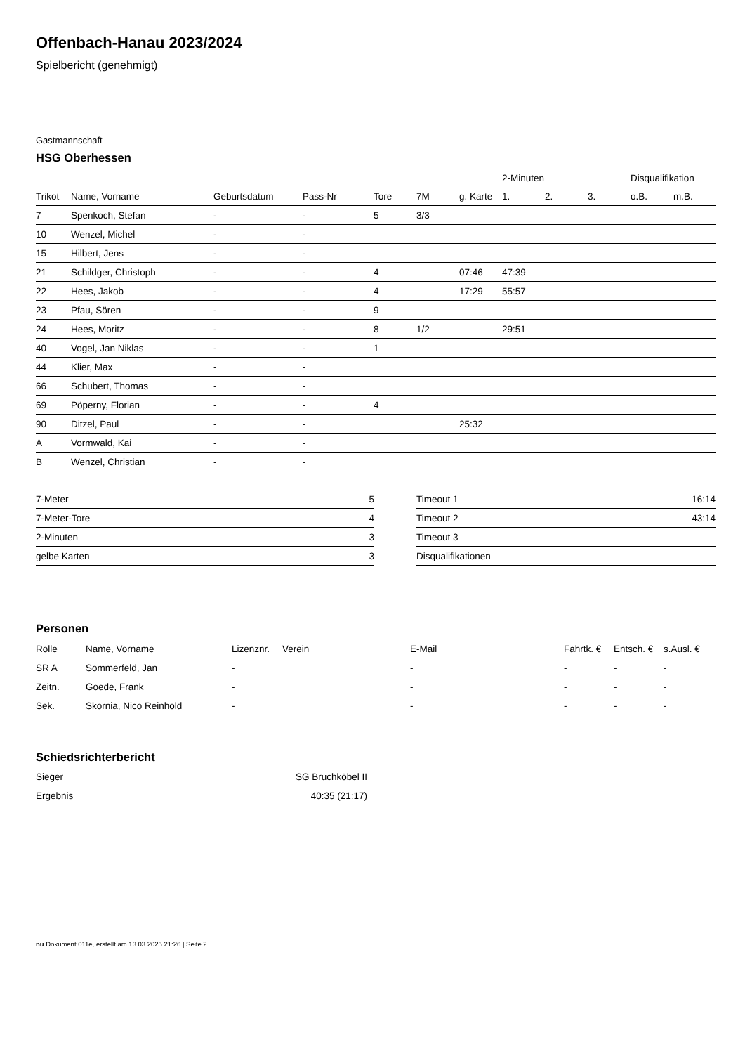Offenbach-Hanau 2023/2024
Spielbericht (genehmigt)
Gastmannschaft
HSG Oberhessen
| | | | | | | | 2-Minuten | | | Disqualifikation | |
| --- | --- | --- | --- | --- | --- | --- | --- | --- | --- | --- | --- |
| Trikot | Name, Vorname | Geburtsdatum | Pass-Nr | Tore | 7M | g. Karte | 1. | 2. | 3. | o.B. | m.B. |
| 7 | Spenkoch, Stefan | - | - | 5 | 3/3 | | | | | | |
| 10 | Wenzel, Michel | - | - | | | | | | | | |
| 15 | Hilbert, Jens | - | - | | | | | | | | |
| 21 | Schildger, Christoph | - | - | 4 | | 07:46 | 47:39 | | | | |
| 22 | Hees, Jakob | - | - | 4 | | 17:29 | 55:57 | | | | |
| 23 | Pfau, Sören | - | - | 9 | | | | | | | |
| 24 | Hees, Moritz | - | - | 8 | 1/2 | | 29:51 | | | | |
| 40 | Vogel, Jan Niklas | - | - | 1 | | | | | | | |
| 44 | Klier, Max | - | - | | | | | | | | |
| 66 | Schubert, Thomas | - | - | | | | | | | | |
| 69 | Pöperny, Florian | - | - | 4 | | | | | | | |
| 90 | Ditzel, Paul | - | - | | | 25:32 | | | | | |
| A | Vormwald, Kai | - | - | | | | | | | | |
| B | Wenzel, Christian | - | - | | | | | | | | |
| 7-Meter | 5 |
| 7-Meter-Tore | 4 |
| 2-Minuten | 3 |
| gelbe Karten | 3 |
| Timeout 1 | 16:14 |
| Timeout 2 | 43:14 |
| Timeout 3 | |
| Disqualifikationen | |
Personen
| Rolle | Name, Vorname | Lizenznr. | Verein | E-Mail | Fahrtk. € | Entsch. € | s.Ausl. € |
| --- | --- | --- | --- | --- | --- | --- | --- |
| SR A | Sommerfeld, Jan | - | | - | - | - | - |
| Zeitn. | Goede, Frank | - | | - | - | - | - |
| Sek. | Skornia, Nico Reinhold | - | | - | - | - | - |
Schiedsrichterbericht
| Sieger | SG Bruchköbel II |
| Ergebnis | 40:35 (21:17) |
nu.Dokument 011e, erstellt am 13.03.2025 21:26 | Seite 2